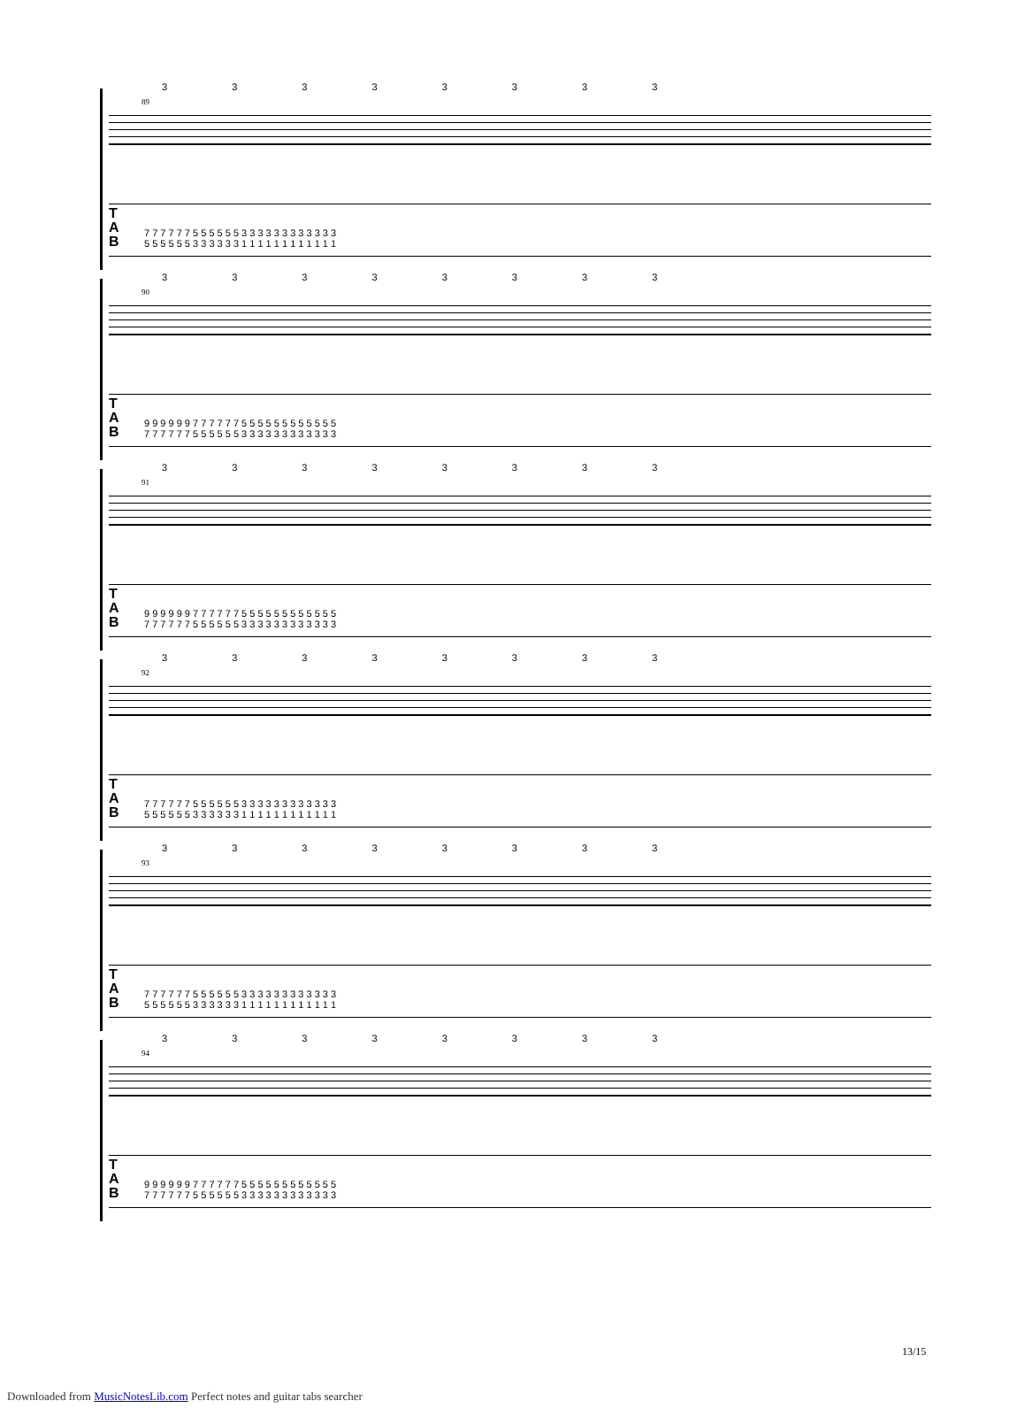3 3 3 3 3 3 3 3
89
T
A
B
7 7 7 7 7 7 5 5 5 5 5 5 3 3 3 3 3 3 3 3 3 3 3 3
5 5 5 5 5 5 3 3 3 3 3 3 1 1 1 1 1 1 1 1 1 1 1 1
3 3 3 3 3 3 3 3
90
T
A
B
9 9 9 9 9 9 7 7 7 7 7 7 5 5 5 5 5 5 5 5 5 5 5 5
7 7 7 7 7 7 5 5 5 5 5 5 3 3 3 3 3 3 3 3 3 3 3 3
3 3 3 3 3 3 3 3
91
T
A
B
9 9 9 9 9 9 7 7 7 7 7 7 5 5 5 5 5 5 5 5 5 5 5 5
7 7 7 7 7 7 5 5 5 5 5 5 3 3 3 3 3 3 3 3 3 3 3 3
3 3 3 3 3 3 3 3
92
T
A
B
7 7 7 7 7 7 5 5 5 5 5 5 3 3 3 3 3 3 3 3 3 3 3 3
5 5 5 5 5 5 3 3 3 3 3 3 1 1 1 1 1 1 1 1 1 1 1 1
3 3 3 3 3 3 3 3
93
T
A
B
7 7 7 7 7 7 5 5 5 5 5 5 3 3 3 3 3 3 3 3 3 3 3 3
5 5 5 5 5 5 3 3 3 3 3 3 1 1 1 1 1 1 1 1 1 1 1 1
3 3 3 3 3 3 3 3
94
T
A
B
9 9 9 9 9 9 7 7 7 7 7 7 5 5 5 5 5 5 5 5 5 5 5 5
7 7 7 7 7 7 5 5 5 5 5 5 3 3 3 3 3 3 3 3 3 3 3 3
13/15
Downloaded from MusicNotesLib.com Perfect notes and guitar tabs searcher